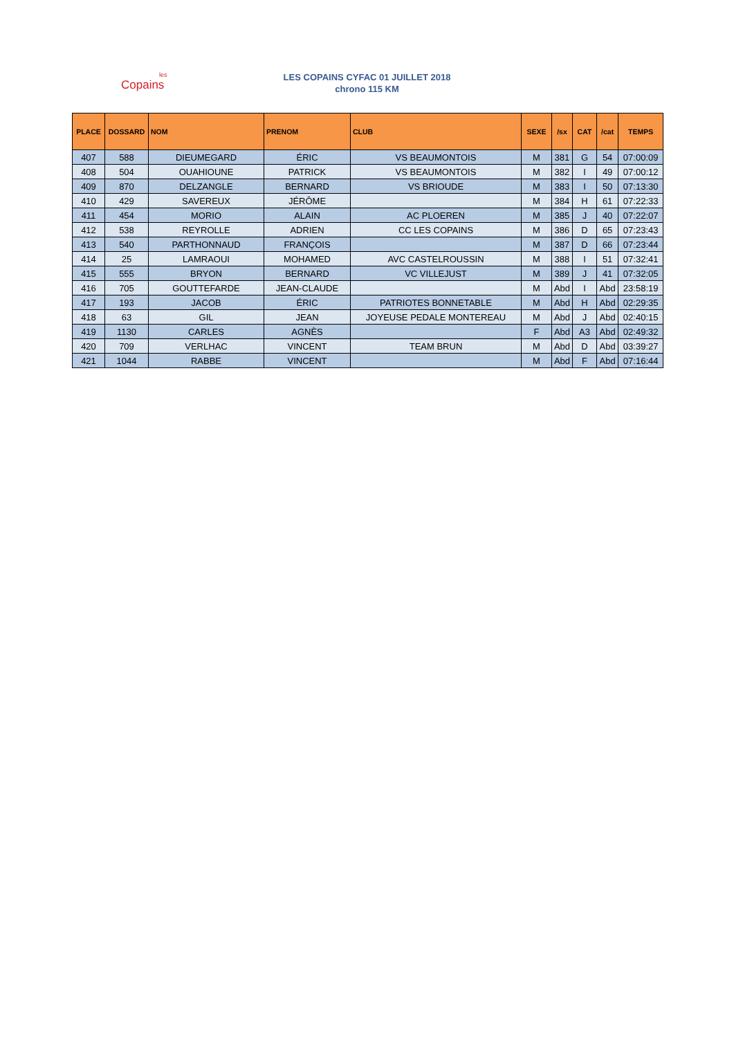les
Copains
LES COPAINS CYFAC 01 JUILLET 2018
chrono 115 KM
| PLACE | DOSSARD | NOM | PRENOM | CLUB | SEXE | /sx | CAT | /cat | TEMPS |
| --- | --- | --- | --- | --- | --- | --- | --- | --- | --- |
| 407 | 588 | DIEUMEGARD | ÉRIC | VS BEAUMONTOIS | M | 381 | G | 54 | 07:00:09 |
| 408 | 504 | OUAHIOUNE | PATRICK | VS BEAUMONTOIS | M | 382 | I | 49 | 07:00:12 |
| 409 | 870 | DELZANGLE | BERNARD | VS BRIOUDE | M | 383 | I | 50 | 07:13:30 |
| 410 | 429 | SAVEREUX | JÉRÔME | | M | 384 | H | 61 | 07:22:33 |
| 411 | 454 | MORIO | ALAIN | AC PLOEREN | M | 385 | J | 40 | 07:22:07 |
| 412 | 538 | REYROLLE | ADRIEN | CC LES COPAINS | M | 386 | D | 65 | 07:23:43 |
| 413 | 540 | PARTHONNAUD | FRANÇOIS | | M | 387 | D | 66 | 07:23:44 |
| 414 | 25 | LAMRAOUI | MOHAMED | AVC CASTELROUSSIN | M | 388 | I | 51 | 07:32:41 |
| 415 | 555 | BRYON | BERNARD | VC VILLEJUST | M | 389 | J | 41 | 07:32:05 |
| 416 | 705 | GOUTTEFARDE | JEAN-CLAUDE | | M | Abd | I | Abd | 23:58:19 |
| 417 | 193 | JACOB | ÉRIC | PATRIOTES BONNETABLE | M | Abd | H | Abd | 02:29:35 |
| 418 | 63 | GIL | JEAN | JOYEUSE PEDALE MONTEREAU | M | Abd | J | Abd | 02:40:15 |
| 419 | 1130 | CARLES | AGNÈS | | F | Abd | A3 | Abd | 02:49:32 |
| 420 | 709 | VERLHAC | VINCENT | TEAM BRUN | M | Abd | D | Abd | 03:39:27 |
| 421 | 1044 | RABBE | VINCENT | | M | Abd | F | Abd | 07:16:44 |